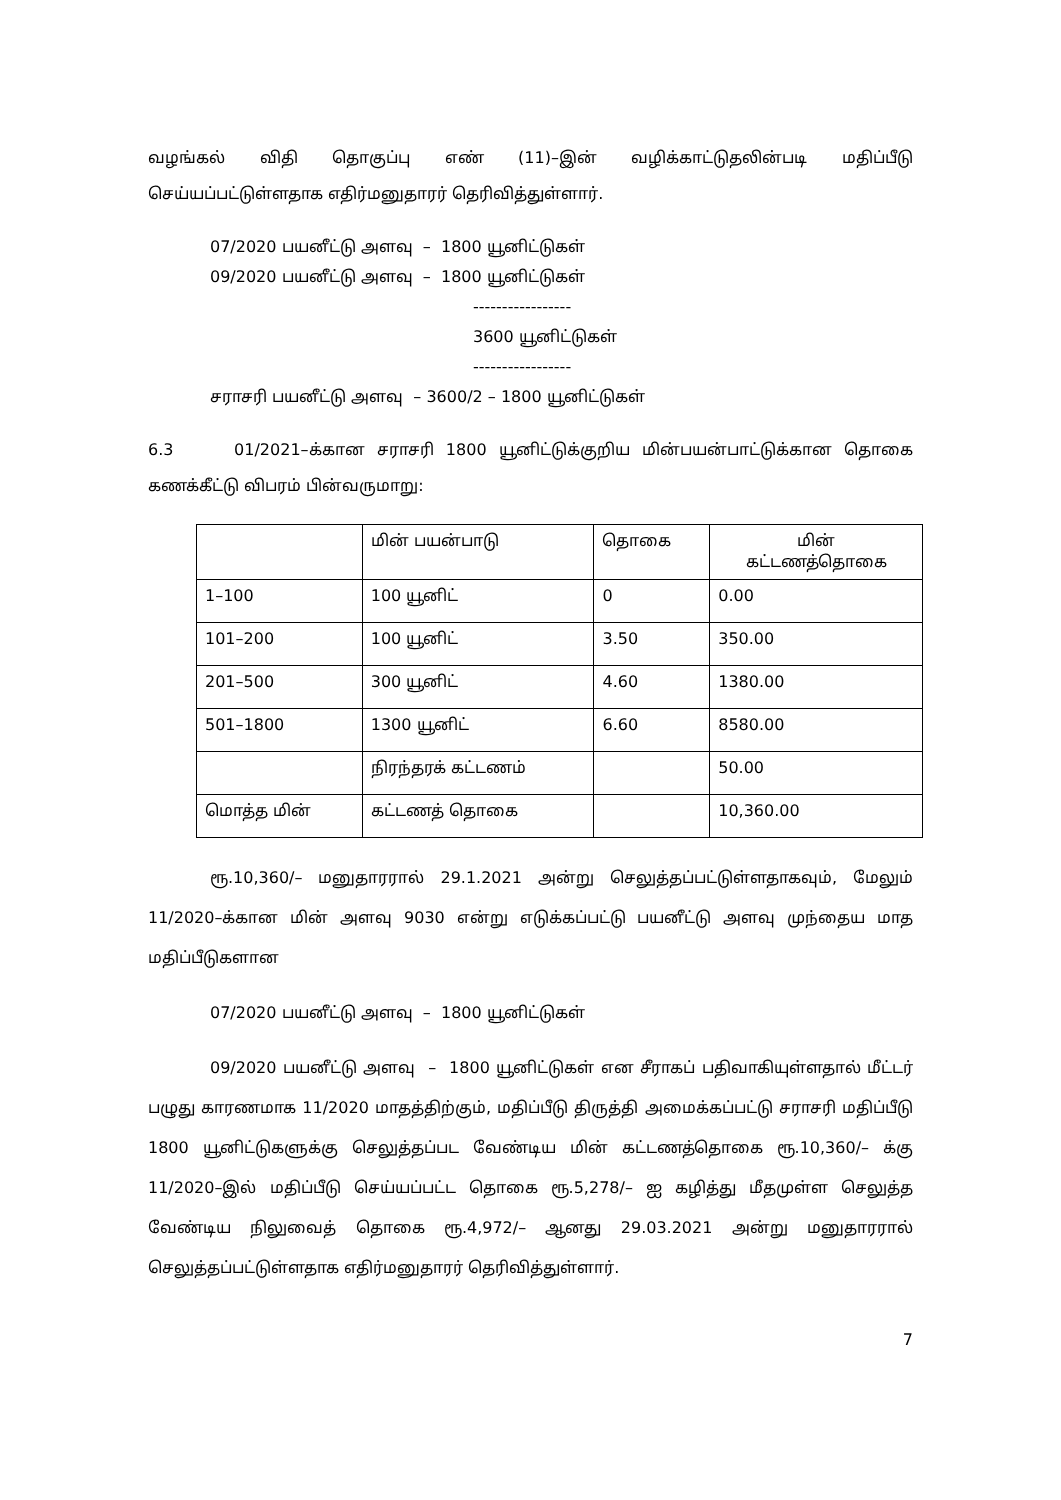வழங்கல் விதி தொகுப்பு எண் (11)–இன் வழிக்காட்டுதலின்படி மதிப்பீடு செய்யப்பட்டுள்ளதாக எதிர்மனுதாரர் தெரிவித்துள்ளார்.
07/2020 பயனீட்டு அளவு – 1800 யூனிட்டுகள்
09/2020 பயனீட்டு அளவு – 1800 யூனிட்டுகள்
-----------------
3600 யூனிட்டுகள்
-----------------
சராசரி பயனீட்டு அளவு – 3600/2 – 1800 யூனிட்டுகள்
6.3 01/2021–க்கான சராசரி 1800 யூனிட்டுக்குறிய மின்பயன்பாட்டுக்கான தொகை கணக்கீட்டு விபரம் பின்வருமாறு:
| | மின் பயன்பாடு | தொகை | மின் கட்டணத்தொகை |
| 1–100 | 100 யூனிட் | 0 | 0.00 |
| 101–200 | 100 யூனிட் | 3.50 | 350.00 |
| 201–500 | 300 யூனிட் | 4.60 | 1380.00 |
| 501–1800 | 1300 யூனிட் | 6.60 | 8580.00 |
| | நிரந்தரக் கட்டணம் | | 50.00 |
| மொத்த மின் | கட்டணத் தொகை | | 10,360.00 |
ரூ.10,360/– மனுதாரரால் 29.1.2021 அன்று செலுத்தப்பட்டுள்ளதாகவும், மேலும் 11/2020–க்கான மின் அளவு 9030 என்று எடுக்கப்பட்டு பயனீட்டு அளவு முந்தைய மாத மதிப்பீடுகளான
07/2020 பயனீட்டு அளவு – 1800 யூனிட்டுகள்
09/2020 பயனீட்டு அளவு – 1800 யூனிட்டுகள் என சீராகப் பதிவாகியுள்ளதால் மீட்டர் பழுது காரணமாக 11/2020 மாதத்திற்கும், மதிப்பீடு திருத்தி அமைக்கப்பட்டு சராசரி மதிப்பீடு 1800 யூனிட்டுகளுக்கு செலுத்தப்பட வேண்டிய மின் கட்டணத்தொகை ரூ.10,360/– க்கு 11/2020–இல் மதிப்பீடு செய்யப்பட்ட தொகை ரூ.5,278/– ஐ கழித்து மீதமுள்ள செலுத்த வேண்டிய நிலுவைத் தொகை ரூ.4,972/– ஆனது 29.03.2021 அன்று மனுதாரரால் செலுத்தப்பட்டுள்ளதாக எதிர்மனுதாரர் தெரிவித்துள்ளார்.
7